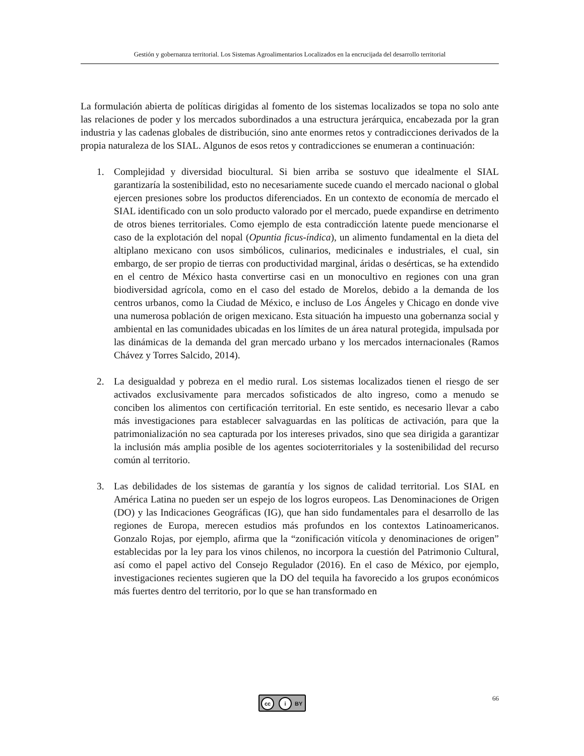Gestión y gobernanza territorial. Los Sistemas Agroalimentarios Localizados en la encrucijada del desarrollo territorial
La formulación abierta de políticas dirigidas al fomento de los sistemas localizados se topa no solo ante las relaciones de poder y los mercados subordinados a una estructura jerárquica, encabezada por la gran industria y las cadenas globales de distribución, sino ante enormes retos y contradicciones derivados de la propia naturaleza de los SIAL. Algunos de esos retos y contradicciones se enumeran a continuación:
1. Complejidad y diversidad biocultural. Si bien arriba se sostuvo que idealmente el SIAL garantizaría la sostenibilidad, esto no necesariamente sucede cuando el mercado nacional o global ejercen presiones sobre los productos diferenciados. En un contexto de economía de mercado el SIAL identificado con un solo producto valorado por el mercado, puede expandirse en detrimento de otros bienes territoriales. Como ejemplo de esta contradicción latente puede mencionarse el caso de la explotación del nopal (Opuntia ficus-índica), un alimento fundamental en la dieta del altiplano mexicano con usos simbólicos, culinarios, medicinales e industriales, el cual, sin embargo, de ser propio de tierras con productividad marginal, áridas o desérticas, se ha extendido en el centro de México hasta convertirse casi en un monocultivo en regiones con una gran biodiversidad agrícola, como en el caso del estado de Morelos, debido a la demanda de los centros urbanos, como la Ciudad de México, e incluso de Los Ángeles y Chicago en donde vive una numerosa población de origen mexicano. Esta situación ha impuesto una gobernanza social y ambiental en las comunidades ubicadas en los límites de un área natural protegida, impulsada por las dinámicas de la demanda del gran mercado urbano y los mercados internacionales (Ramos Chávez y Torres Salcido, 2014).
2. La desigualdad y pobreza en el medio rural. Los sistemas localizados tienen el riesgo de ser activados exclusivamente para mercados sofisticados de alto ingreso, como a menudo se conciben los alimentos con certificación territorial. En este sentido, es necesario llevar a cabo más investigaciones para establecer salvaguardas en las políticas de activación, para que la patrimonialización no sea capturada por los intereses privados, sino que sea dirigida a garantizar la inclusión más amplia posible de los agentes socioterritoriales y la sostenibilidad del recurso común al territorio.
3. Las debilidades de los sistemas de garantía y los signos de calidad territorial. Los SIAL en América Latina no pueden ser un espejo de los logros europeos. Las Denominaciones de Origen (DO) y las Indicaciones Geográficas (IG), que han sido fundamentales para el desarrollo de las regiones de Europa, merecen estudios más profundos en los contextos Latinoamericanos. Gonzalo Rojas, por ejemplo, afirma que la “zonificación vitícola y denominaciones de origen” establecidas por la ley para los vinos chilenos, no incorpora la cuestión del Patrimonio Cultural, así como el papel activo del Consejo Regulador (2016). En el caso de México, por ejemplo, investigaciones recientes sugieren que la DO del tequila ha favorecido a los grupos económicos más fuertes dentro del territorio, por lo que se han transformado en
cc i BY 66